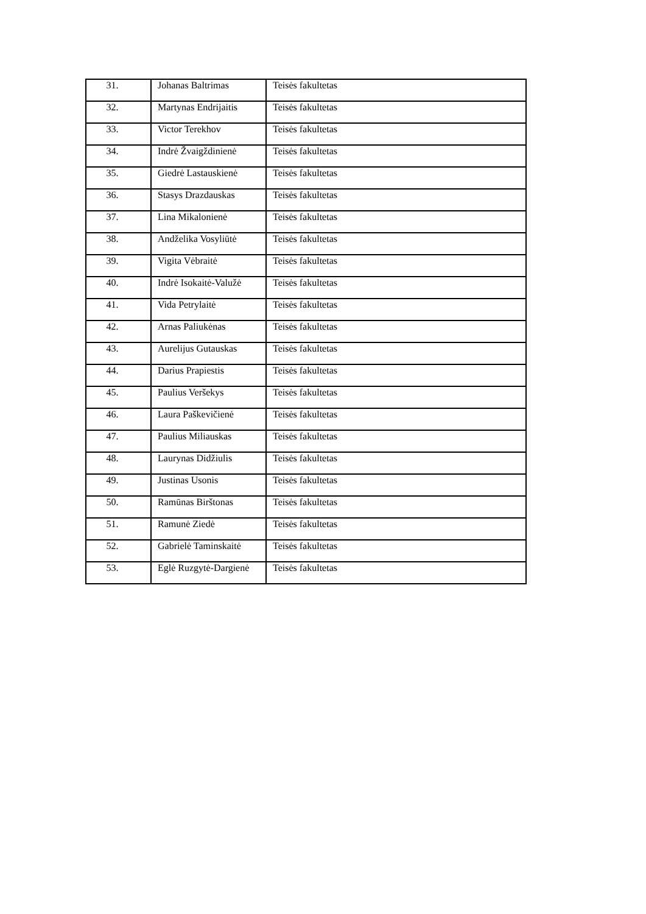| 31. | Johanas Baltrimas | Teisės fakultetas |
| 32. | Martynas Endrijaitis | Teisės fakultetas |
| 33. | Victor Terekhov | Teisės fakultetas |
| 34. | Indrė Žvaigždinienė | Teisės fakultetas |
| 35. | Giedrė Lastauskienė | Teisės fakultetas |
| 36. | Stasys Drazdauskas | Teisės fakultetas |
| 37. | Lina Mikalonienė | Teisės fakultetas |
| 38. | Andželika Vosyliūtė | Teisės fakultetas |
| 39. | Vigita Vėbraitė | Teisės fakultetas |
| 40. | Indrė Isokaitė-Valužė | Teisės fakultetas |
| 41. | Vida Petrylaitė | Teisės fakultetas |
| 42. | Arnas Paliukėnas | Teisės fakultetas |
| 43. | Aurelijus Gutauskas | Teisės fakultetas |
| 44. | Darius Prapiestis | Teisės fakultetas |
| 45. | Paulius Veršekys | Teisės fakultetas |
| 46. | Laura Paškevičienė | Teisės fakultetas |
| 47. | Paulius Miliauskas | Teisės fakultetas |
| 48. | Laurynas Didžiulis | Teisės fakultetas |
| 49. | Justinas Usonis | Teisės fakultetas |
| 50. | Ramūnas Birštonas | Teisės fakultetas |
| 51. | Ramunė Ziedė | Teisės fakultetas |
| 52. | Gabrielė Taminskaitė | Teisės fakultetas |
| 53. | Eglė Ruzgytė-Dargienė | Teisės fakultetas |